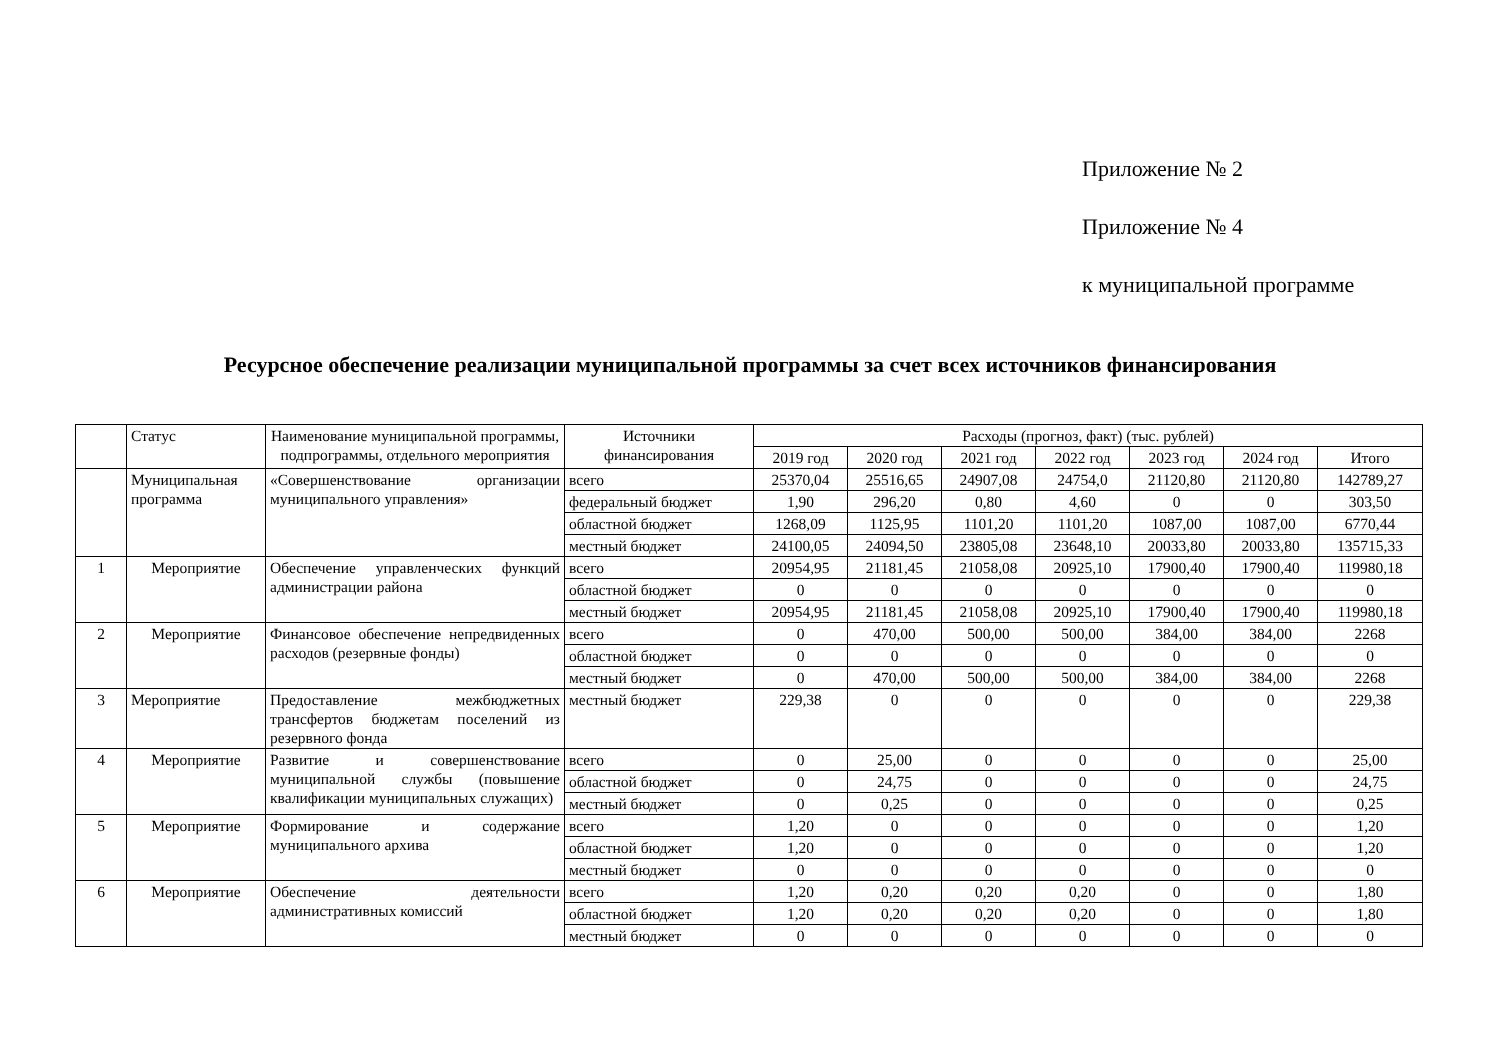Приложение № 2
Приложение № 4
к муниципальной программе
Ресурсное обеспечение реализации муниципальной программы за счет всех источников финансирования
| | Статус | Наименование муниципальной программы, подпрограммы, отдельного мероприятия | Источники финансирования | Расходы (прогноз, факт) (тыс. рублей) | | | | | | |
| --- | --- | --- | --- | --- | --- | --- | --- | --- | --- | --- |
| | | | | 2019 год | 2020 год | 2021 год | 2022 год | 2023 год | 2024 год | Итого |
| | Муниципальная программа | «Совершенствование организации муниципального управления» | всего | 25370,04 | 25516,65 | 24907,08 | 24754,0 | 21120,80 | 21120,80 | 142789,27 |
| | | | федеральный бюджет | 1,90 | 296,20 | 0,80 | 4,60 | 0 | 0 | 303,50 |
| | | | областной бюджет | 1268,09 | 1125,95 | 1101,20 | 1101,20 | 1087,00 | 1087,00 | 6770,44 |
| | | | местный бюджет | 24100,05 | 24094,50 | 23805,08 | 23648,10 | 20033,80 | 20033,80 | 135715,33 |
| 1 | Мероприятие | Обеспечение управленческих функций администрации района | всего | 20954,95 | 21181,45 | 21058,08 | 20925,10 | 17900,40 | 17900,40 | 119980,18 |
| | | | областной бюджет | 0 | 0 | 0 | 0 | 0 | 0 | 0 |
| | | | местный бюджет | 20954,95 | 21181,45 | 21058,08 | 20925,10 | 17900,40 | 17900,40 | 119980,18 |
| 2 | Мероприятие | Финансовое обеспечение непредвиденных расходов (резервные фонды) | всего | 0 | 470,00 | 500,00 | 500,00 | 384,00 | 384,00 | 2268 |
| | | | областной бюджет | 0 | 0 | 0 | 0 | 0 | 0 | 0 |
| | | | местный бюджет | 0 | 470,00 | 500,00 | 500,00 | 384,00 | 384,00 | 2268 |
| 3 | Мероприятие | Предоставление межбюджетных трансфертов бюджетам поселений из резервного фонда | местный бюджет | 229,38 | 0 | 0 | 0 | 0 | 0 | 229,38 |
| 4 | Мероприятие | Развитие и совершенствование муниципальной службы (повышение квалификации муниципальных служащих) | всего | 0 | 25,00 | 0 | 0 | 0 | 0 | 25,00 |
| | | | областной бюджет | 0 | 24,75 | 0 | 0 | 0 | 0 | 24,75 |
| | | | местный бюджет | 0 | 0,25 | 0 | 0 | 0 | 0 | 0,25 |
| 5 | Мероприятие | Формирование и содержание муниципального архива | всего | 1,20 | 0 | 0 | 0 | 0 | 0 | 1,20 |
| | | | областной бюджет | 1,20 | 0 | 0 | 0 | 0 | 0 | 1,20 |
| | | | местный бюджет | 0 | 0 | 0 | 0 | 0 | 0 | 0 |
| 6 | Мероприятие | Обеспечение деятельности административных комиссий | всего | 1,20 | 0,20 | 0,20 | 0,20 | 0 | 0 | 1,80 |
| | | | областной бюджет | 1,20 | 0,20 | 0,20 | 0,20 | 0 | 0 | 1,80 |
| | | | местный бюджет | 0 | 0 | 0 | 0 | 0 | 0 | 0 |